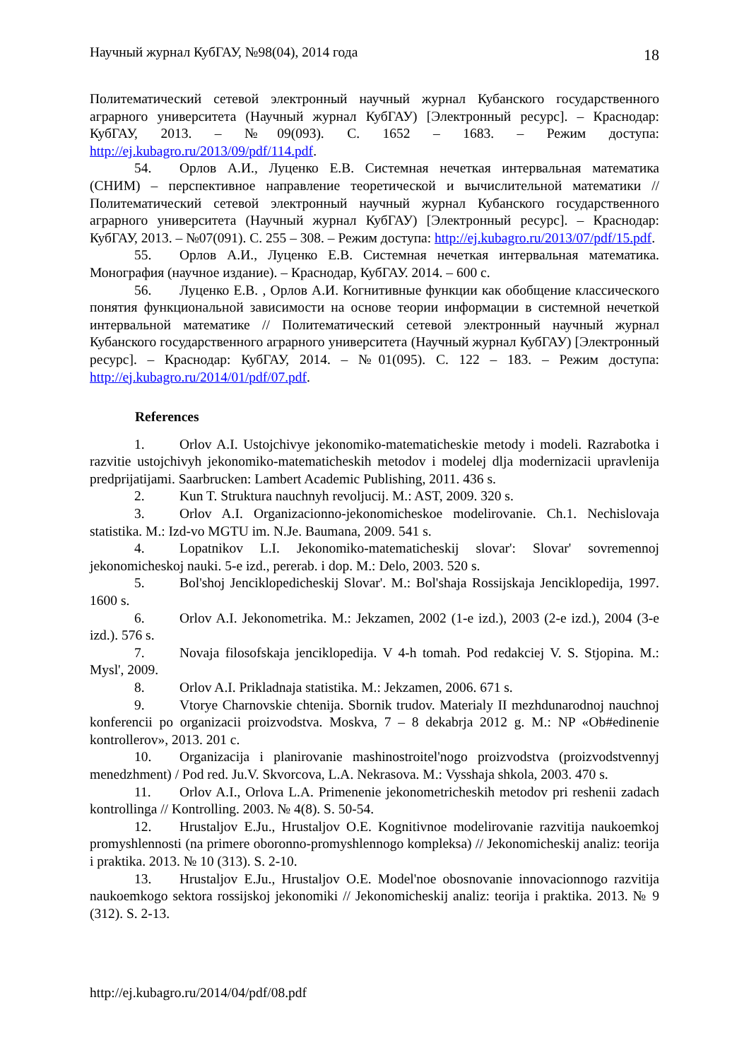Научный журнал КубГАУ, №98(04), 2014 года 18
Политематический сетевой электронный научный журнал Кубанского государственного аграрного университета (Научный журнал КубГАУ) [Электронный ресурс]. – Краснодар: КубГАУ, 2013. – №09(093). С. 1652 – 1683. – Режим доступа: http://ej.kubagro.ru/2013/09/pdf/114.pdf.
54. Орлов А.И., Луценко Е.В. Системная нечеткая интервальная математика (СНИМ) – перспективное направление теоретической и вычислительной математики // Политематический сетевой электронный научный журнал Кубанского государственного аграрного университета (Научный журнал КубГАУ) [Электронный ресурс]. – Краснодар: КубГАУ, 2013. – №07(091). С. 255 – 308. – Режим доступа: http://ej.kubagro.ru/2013/07/pdf/15.pdf.
55. Орлов А.И., Луценко Е.В. Системная нечеткая интервальная математика. Монография (научное издание). – Краснодар, КубГАУ. 2014. – 600 с.
56. Луценко Е.В. , Орлов А.И. Когнитивные функции как обобщение классического понятия функциональной зависимости на основе теории информации в системной нечеткой интервальной математике // Политематический сетевой электронный научный журнал Кубанского государственного аграрного университета (Научный журнал КубГАУ) [Электронный ресурс]. – Краснодар: КубГАУ, 2014. – №01(095). С. 122 – 183. – Режим доступа: http://ej.kubagro.ru/2014/01/pdf/07.pdf.
References
1. Orlov A.I. Ustojchivye jekonomiko-matematicheskie metody i modeli. Razrabotka i razvitie ustojchivyh jekonomiko-matematicheskih metodov i modelej dlja modernizacii upravlenija predprijatijami. Saarbrucken: Lambert Academic Publishing, 2011. 436 s.
2. Kun T. Struktura nauchnyh revoljucij. M.: AST, 2009. 320 s.
3. Orlov A.I. Organizacionno-jekonomicheskoe modelirovanie. Ch.1. Nechislovaja statistika. M.: Izd-vo MGTU im. N.Je. Baumana, 2009. 541 s.
4. Lopatnikov L.I. Jekonomiko-matematicheskij slovar': Slovar' sovremennoj jekonomicheskoj nauki. 5-e izd., pererab. i dop. M.: Delo, 2003. 520 s.
5. Bol'shoj Jenciklopedicheskij Slovar'. M.: Bol'shaja Rossijskaja Jenciklopedija, 1997. 1600 s.
6. Orlov A.I. Jekonometrika. M.: Jekzamen, 2002 (1-e izd.), 2003 (2-e izd.), 2004 (3-e izd.). 576 s.
7. Novaja filosofskaja jenciklopedija. V 4-h tomah. Pod redakciej V. S. Stjopina. M.: Mysl', 2009.
8. Orlov A.I. Prikladnaja statistika. M.: Jekzamen, 2006. 671 s.
9. Vtorye Charnovskie chtenija. Sbornik trudov. Materialy II mezhdunarodnoj nauchnoj konferencii po organizacii proizvodstva. Moskva, 7 – 8 dekabrja 2012 g. M.: NP «Ob#edinenie kontrollerov», 2013. 201 c.
10. Organizacija i planirovanie mashinostroitel'nogo proizvodstva (proizvodstvennyj menedzhment) / Pod red. Ju.V. Skvorcova, L.A. Nekrasova. M.: Vysshaja shkola, 2003. 470 s.
11. Orlov A.I., Orlova L.A. Primenenie jekonometricheskih metodov pri reshenii zadach kontrollinga // Kontrolling. 2003. № 4(8). S. 50-54.
12. Hrustaljov E.Ju., Hrustaljov O.E. Kognitivnoe modelirovanie razvitija naukoemkoj promyshlennosti (na primere oboronno-promyshlennogo kompleksa) // Jekonomicheskij analiz: teorija i praktika. 2013. № 10 (313). S. 2-10.
13. Hrustaljov E.Ju., Hrustaljov O.E. Model'noe obosnovanie innovacionnogo razvitija naukoemkogo sektora rossijskoj jekonomiki // Jekonomicheskij analiz: teorija i praktika. 2013. № 9 (312). S. 2-13.
http://ej.kubagro.ru/2014/04/pdf/08.pdf